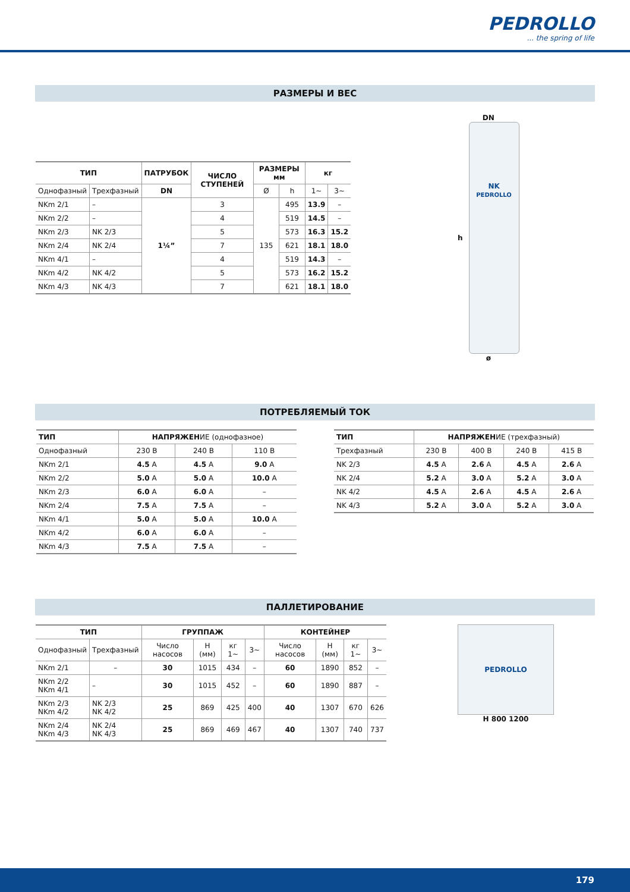PEDROLLO... the spring of life
РАЗМЕРЫ И ВЕС
| ТИП | | ПАТРУБОК | ЧИСЛО СТУПЕНЕЙ | РАЗМЕРЫ мм | | кг | |
| --- | --- | --- | --- | --- | --- | --- | --- |
| Однофазный | Трехфазный | DN | | Ø | h | 1~ | 3~ |
| NKm 2/1 | – | 1¼” | 3 | 135 | 495 | 13.9 | – |
| NKm 2/2 | – | | 4 | | 519 | 14.5 | – |
| NKm 2/3 | NK 2/3 | | 5 | | 573 | 16.3 | 15.2 |
| NKm 2/4 | NK 2/4 | | 7 | | 621 | 18.1 | 18.0 |
| NKm 4/1 | – | | 4 | | 519 | 14.3 | – |
| NKm 4/2 | NK 4/2 | | 5 | | 573 | 16.2 | 15.2 |
| NKm 4/3 | NK 4/3 | | 7 | | 621 | 18.1 | 18.0 |
DN
h
NK
PEDROLLO
ø
ПОТРЕБЛЯЕМЫЙ ТОК
| ТИП | НАПРЯЖЕН ИЕ (однофазное) | | |
| Однофазный | 230 В | 240 В | 110 В |
| NKm 2/1 | 4.5 A | 4.5 A | 9.0 A |
| NKm 2/2 | 5.0 A | 5.0 A | 10.0 A |
| NKm 2/3 | 6.0 A | 6.0 A | – |
| NKm 2/4 | 7.5 A | 7.5 A | – |
| NKm 4/1 | 5.0 A | 5.0 A | 10.0 A |
| NKm 4/2 | 6.0 A | 6.0 A | – |
| NKm 4/3 | 7.5 A | 7.5 A | – |
| ТИП | НАПРЯЖЕН ИЕ (трехфазный) | | | |
| Трехфазный | 230 В | 400 В | 240 В | 415 В |
| NK 2/3 | 4.5 A | 2.6 A | 4.5 A | 2.6 A |
| NK 2/4 | 5.2 A | 3.0 A | 5.2 A | 3.0 A |
| NK 4/2 | 4.5 A | 2.6 A | 4.5 A | 2.6 A |
| NK 4/3 | 5.2 A | 3.0 A | 5.2 A | 3.0 A |
ПАЛЛЕТИРОВАНИЕ
| ТИП | | ГРУППАЖ | | | | КОНТЕЙНЕР | | | |
| --- | --- | --- | --- | --- | --- | --- | --- | --- | --- |
| Однофазный | Трехфазный | Число насосов | H (мм) | кг 1~ | 3~ | Число насосов | H (мм) | кг 1~ | 3~ |
| NKm 2/1 | – | 30 | 1015 | 434 | – | 60 | 1890 | 852 | – |
| NKm 2/2 NKm 4/1 | – | 30 | 1015 | 452 | – | 60 | 1890 | 887 | – |
| NKm 2/3 NKm 4/2 | NK 2/3 NK 4/2 | 25 | 869 | 425 | 400 | 40 | 1307 | 670 | 626 |
| NKm 2/4 NKm 4/3 | NK 2/4 NK 4/3 | 25 | 869 | 469 | 467 | 40 | 1307 | 740 | 737 |
PEDROLLO
H 800 1200
179